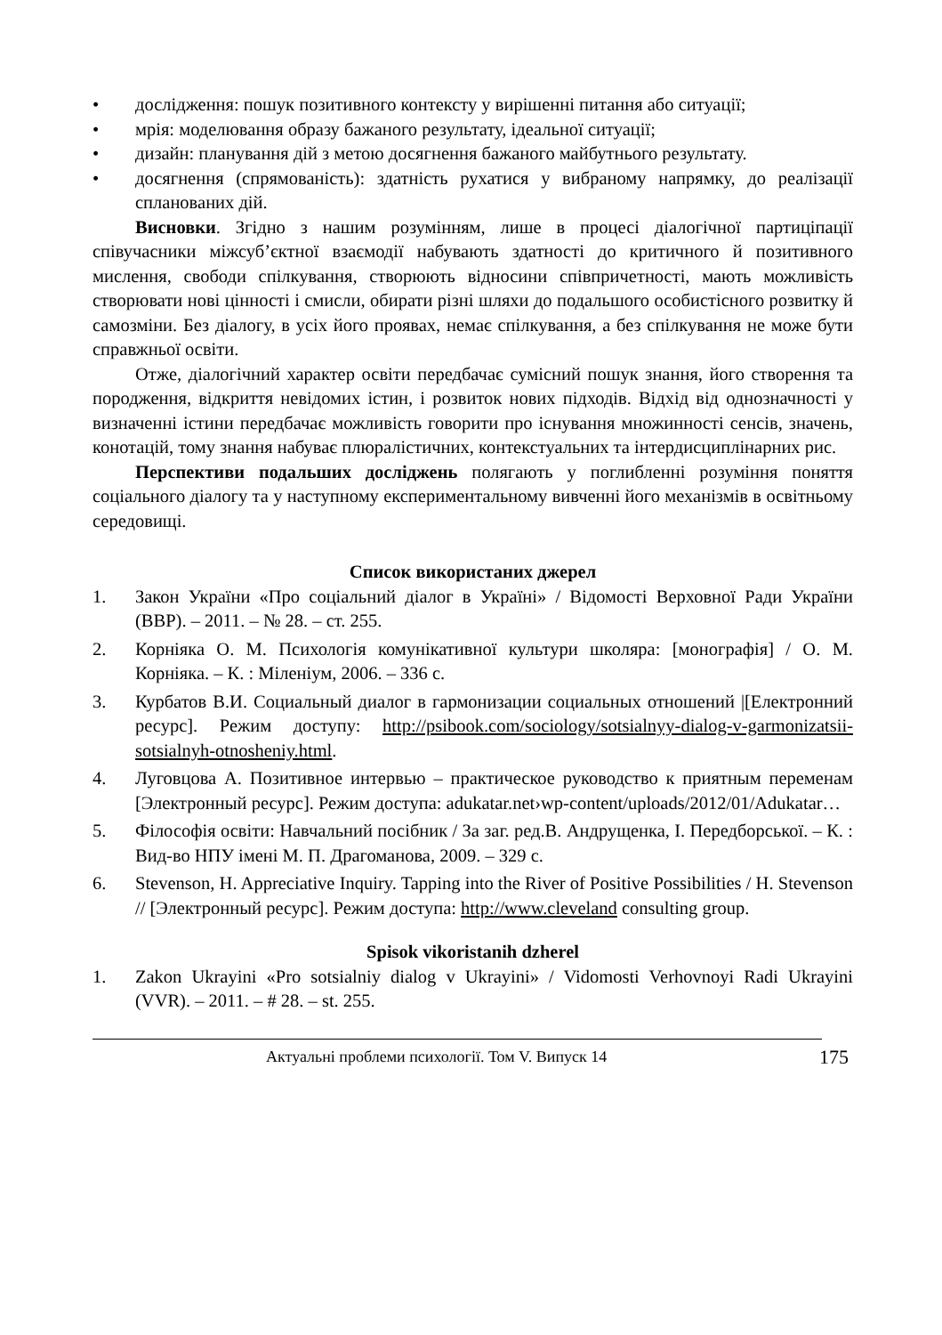• дослідження: пошук позитивного контексту у вирішенні питання або ситуації;
• мрія: моделювання образу бажаного результату, ідеальної ситуації;
• дизайн: планування дій з метою досягнення бажаного майбутнього результату.
• досягнення (спрямованість): здатність рухатися у вибраному напрямку, до реалізації спланованих дій.
Висновки. Згідно з нашим розумінням, лише в процесі діалогічної партиціпації співучасники міжсуб’єктної взаємодії набувають здатності до критичного й позитивного мислення, свободи спілкування, створюють відносини співпричетності, мають можливість створювати нові цінності і смисли, обирати різні шляхи до подальшого особистісного розвитку й самозміни. Без діалогу, в усіх його проявах, немає спілкування, а без спілкування не може бути справжньої освіти.
Отже, діалогічний характер освіти передбачає сумісний пошук знання, його створення та породження, відкриття невідомих істин, і розвиток нових підходів. Відхід від однозначності у визначенні істини передбачає можливість говорити про існування множинності сенсів, значень, конотацій, тому знання набуває плюралістичних, контекстуальних та інтердисциплінарних рис.
Перспективи подальших досліджень полягають у поглибленні розуміння поняття соціального діалогу та у наступному експериментальному вивченні його механізмів в освітньому середовищі.
Список використаних джерел
1. Закон України «Про соціальний діалог в Україні» / Відомості Верховної Ради України (ВВР). – 2011. – № 28. – ст. 255.
2. Корніяка О. М. Психологія комунікативної культури школяра: [монографія] / О. М. Корніяка. – К. : Міленіум, 2006. – 336 с.
3. Курбатов В.И. Социальный диалог в гармонизации социальных отношений |[Електронний ресурс]. Режим доступу: http://psibook.com/sociology/sotsialnyy-dialog-v-garmonizatsii-sotsialnyh-otnosheniy.html.
4. Луговцова А. Позитивное интервью – практическое руководство к приятным переменам [Электронный ресурс]. Режим доступа: adukatar.net›wp-content/uploads/2012/01/Adukatar…
5. Філософія освіти: Навчальний посібник / За заг. ред.В. Андрущенка, І. Передборської. – К. : Вид-во НПУ імені М. П. Драгоманова, 2009. – 329 с.
6. Stevenson, H. Appreciative Inquiry. Tapping into the River of Positive Possibilities / H. Stevenson // [Электронный ресурс]. Режим доступа: http://www.cleveland consulting group.
Spisok vikoristanih dzherel
1. Zakon Ukrayini «Pro sotsialniy dialog v Ukrayini» / Vidomosti Verhovnoyi Radi Ukrayini (VVR). – 2011. – # 28. – st. 255.
Актуальні проблеми психології. Том V. Випуск 14 175